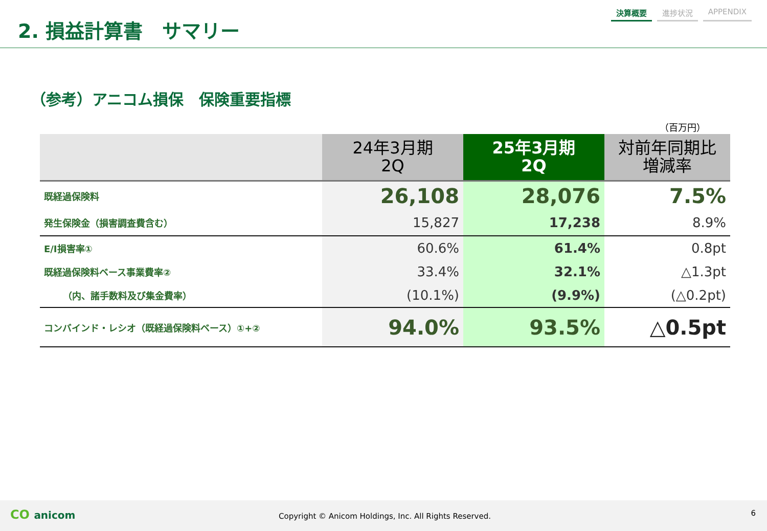2. 損益計算書　サマリー
決算概要 進捗状況 APPENDIX
（参考）アニコム損保　保険重要指標
（百万円）
| | 24年3月期 2Q | 25年3月期 2Q | 対前年同期比 増減率 |
| --- | --- | --- | --- |
| 既経過保険料 | 26,108 | 28,076 | 7.5% |
| 発生保険金（損害調査費含む） | 15,827 | 17,238 | 8.9% |
| E/I損害率① | 60.6% | 61.4% | 0.8pt |
| 既経過保険料ベース事業費率② | 33.4% | 32.1% | △1.3pt |
| （内、諸手数料及び集金費率） | (10.1%) | (9.9%) | (△0.2pt) |
| コンバインド・レシオ（既経過保険料ベース）①+② | 94.0% | 93.5% | △0.5pt |
CO anicom Copyright © Anicom Holdings, Inc. All Rights Reserved. 6